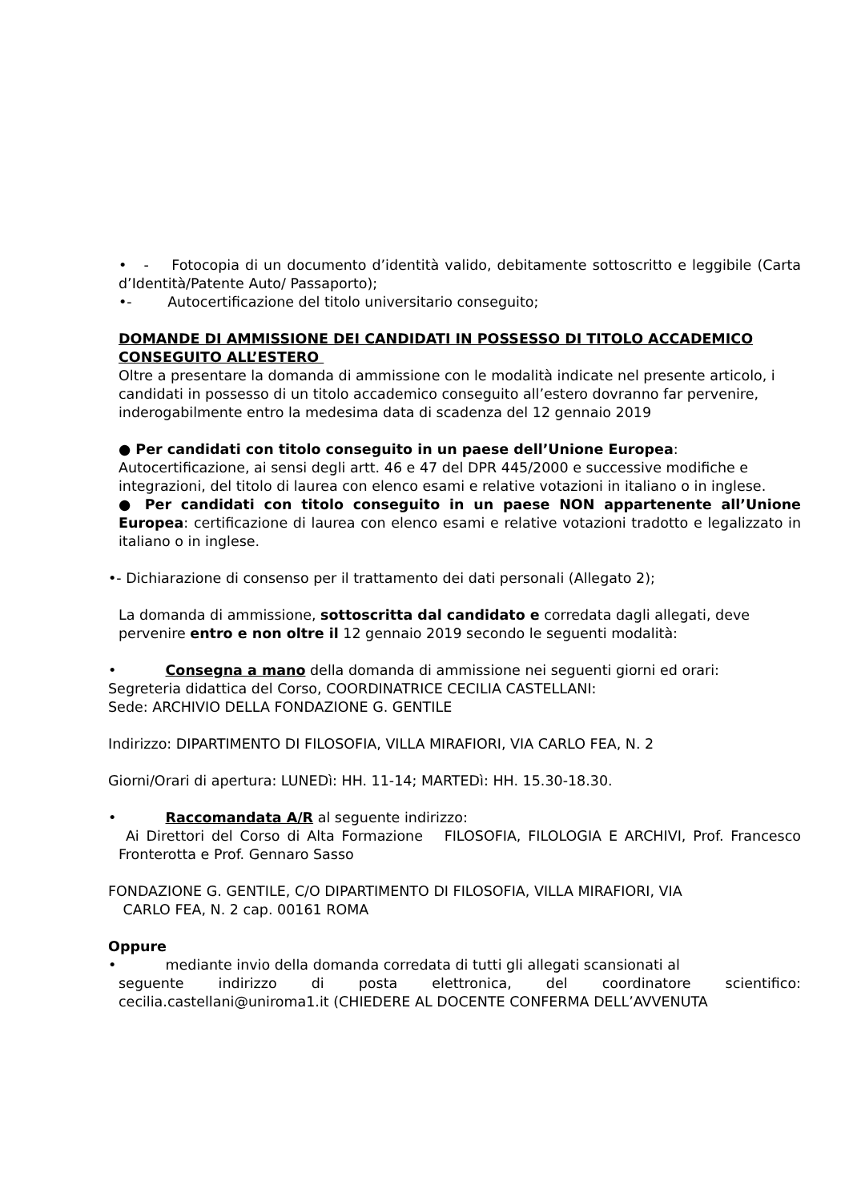• - Fotocopia di un documento d’identità valido, debitamente sottoscritto e leggibile (Carta d’Identità/Patente Auto/ Passaporto);
•- Autocertificazione del titolo universitario conseguito;
DOMANDE DI AMMISSIONE DEI CANDIDATI IN POSSESSO DI TITOLO ACCADEMICO CONSEGUITO ALL’ESTERO
Oltre a presentare la domanda di ammissione con le modalità indicate nel presente articolo, i candidati in possesso di un titolo accademico conseguito all’estero dovranno far pervenire, inderogabilmente entro la medesima data di scadenza del 12 gennaio 2019
● Per candidati con titolo conseguito in un paese dell’Unione Europea: Autocertificazione, ai sensi degli artt. 46 e 47 del DPR 445/2000 e successive modifiche e integrazioni, del titolo di laurea con elenco esami e relative votazioni in italiano o in inglese.
● Per candidati con titolo conseguito in un paese NON appartenente all’Unione Europea: certificazione di laurea con elenco esami e relative votazioni tradotto e legalizzato in italiano o in inglese.
•- Dichiarazione di consenso per il trattamento dei dati personali (Allegato 2);
La domanda di ammissione, sottoscritta dal candidato e corredata dagli allegati, deve pervenire entro e non oltre il 12 gennaio 2019 secondo le seguenti modalità:
• Consegna a mano della domanda di ammissione nei seguenti giorni ed orari:
Segreteria didattica del Corso, COORDINATRICE CECILIA CASTELLANI:
Sede: ARCHIVIO DELLA FONDAZIONE G. GENTILE
Indirizzo: DIPARTIMENTO DI FILOSOFIA, VILLA MIRAFIORI, VIA CARLO FEA, N. 2
Giorni/Orari di apertura: LUNEDì: HH. 11-14; MARTEDì: HH. 15.30-18.30.
• Raccomandata A/R al seguente indirizzo:
Ai Direttori del Corso di Alta Formazione FILOSOFIA, FILOLOGIA E ARCHIVI, Prof. Francesco Fronterotta e Prof. Gennaro Sasso
FONDAZIONE G. GENTILE, C/O DIPARTIMENTO DI FILOSOFIA, VILLA MIRAFIORI, VIA
CARLO FEA, N. 2 cap. 00161 ROMA
Oppure
• mediante invio della domanda corredata di tutti gli allegati scansionati al
seguente indirizzo di posta elettronica, del coordinatore scientifico: cecilia.castellani@uniroma1.it (CHIEDERE AL DOCENTE CONFERMA DELL’AVVENUTA